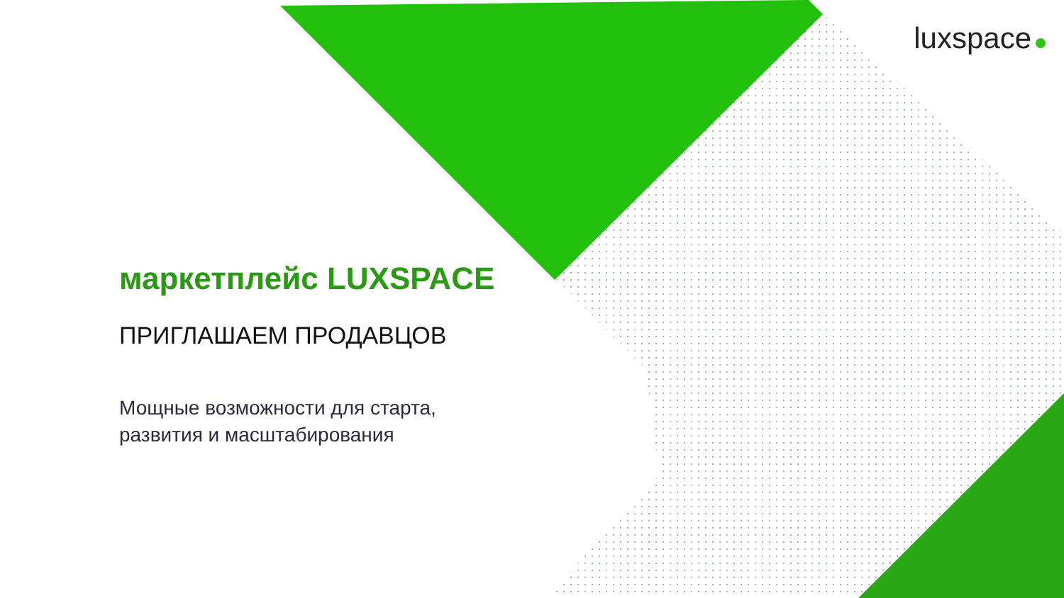luxspace
маркетплейс LUXSPACE
ПРИГЛАШАЕМ ПРОДАВЦОВ
Мощные возможности для старта,
развития и масштабирования